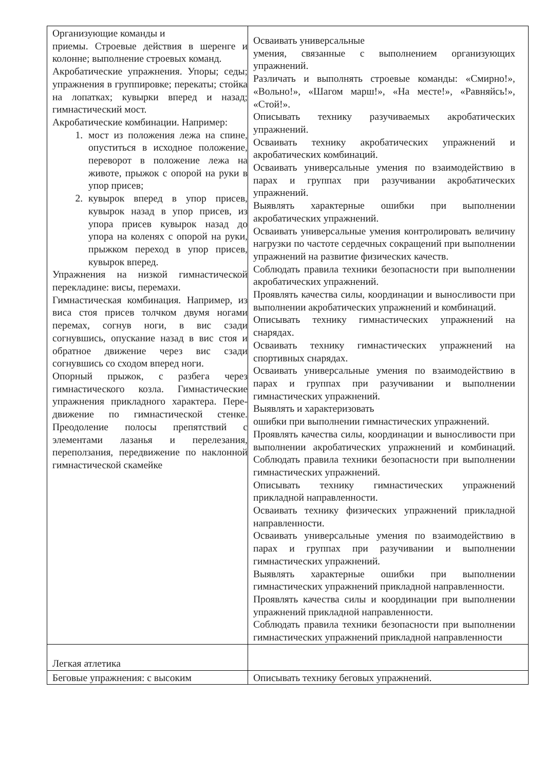| Организующие команды и приемы. Строевые действия в шеренге и колонне; выполнение строевых команд. Акробатические упражнения. Упоры; седы; упражнения в группировке; перекаты; стойка на лопатках; кувырки вперед и назад; гимнастический мост. Акробатические комбинации. Например: 1. мост из положения лежа на спине, опуститься в исходное положение, переворот в положение лежа на животе, прыжок с опорой на руки в упор присев; 2. кувырок вперед в упор присев, кувырок назад в упор присев, из упора присев кувырок назад до упора на коленях с опорой на руки, прыжком переход в упор присев, кувырок вперед. Упражнения на низкой гимнастической перекладине: висы, перемахи. Гимнастическая комбинация. Например, из виса стоя присев толчком двумя ногами перемах, согнув ноги, в вис сзади согнувшись, опускание назад в вис стоя и обратное движение через вис сзади согнувшись со сходом вперед ноги. Опорный прыжок, с разбега через гимнастического козла. Гимнастические упражнения прикладного характера. Пере-движение по гимнастической стенке. Преодоление полосы препятствий с элементами лазанья и перелезания, переползания, передвижение по наклонной гимнастической скамейке | Осваивать универсальные умения, связанные с выполнением организующих упражнений. Различать и выполнять строевые команды: «Смирно!», «Вольно!», «Шагом марш!», «На месте!», «Равняйсь!», «Стой!». Описывать технику разучиваемых акробатических упражнений. Осваивать технику акробатических упражнений и акробатических комбинаций. Осваивать универсальные умения по взаимодействию в парах и группах при разучивании акробатических упражнений. Выявлять характерные ошибки при выполнении акробатических упражнений. Осваивать универсальные умения контролировать величину нагрузки по частоте сердечных сокращений при выполнении упражнений на развитие физических качеств. Соблюдать правила техники безопасности при выполнении акробатических упражнений. Проявлять качества силы, координации и выносливости при выполнении акробатических упражнений и комбинаций. Описывать технику гимнастических упражнений на снарядах. Осваивать технику гимнастических упражнений на спортивных снарядах. Осваивать универсальные умения по взаимодействию в парах и группах при разучивании и выполнении гимнастических упражнений. Выявлять и характеризовать ошибки при выполнении гимнастических упражнений. Проявлять качества силы, координации и выносливости при выполнении акробатических упражнений и комбинаций. Соблюдать правила техники безопасности при выполнении гимнастических упражнений. Описывать технику гимнастических упражнений прикладной направленности. Осваивать технику физических упражнений прикладной направленности. Осваивать универсальные умения по взаимодействию в парах и группах при разучивании и выполнении гимнастических упражнений. Выявлять характерные ошибки при выполнении гимнастических упражнений прикладной направленности. Проявлять качества силы и координации при выполнении упражнений прикладной направленности. Соблюдать правила техники безопасности при выполнении гимнастических упражнений прикладной направленности |
| Легкая атлетика | |
| Беговые упражнения: с высоким | Описывать технику беговых упражнений. |